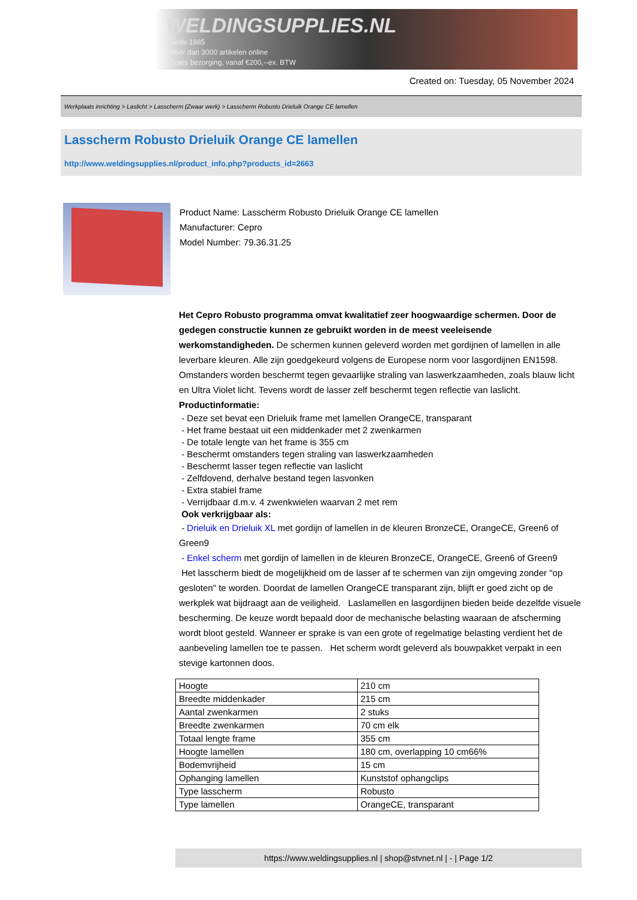WELDINGSUPPLIES.NL
- Sinds 1985
- Méér dan 3000 artikelen online
- Gratis bezorging, vanaf €200,--ex. BTW
Created on: Tuesday, 05 November 2024
Werkplaats inrichting > Laslicht > Lasscherm (Zwaar werk) > Lasscherm Robusto Drieluik Orange CE lamellen
Lasscherm Robusto Drieluik Orange CE lamellen
http://www.weldingsupplies.nl/product_info.php?products_id=2663
Product Name: Lasscherm Robusto Drieluik Orange CE lamellen
Manufacturer: Cepro
Model Number: 79.36.31.25
Het Cepro Robusto programma omvat kwalitatief zeer hoogwaardige schermen. Door de gedegen constructie kunnen ze gebruikt worden in de meest veeleisende werkomstandigheden. De schermen kunnen geleverd worden met gordijnen of lamellen in alle leverbare kleuren. Alle zijn goedgekeurd volgens de Europese norm voor lasgordijnen EN1598. Omstanders worden beschermt tegen gevaarlijke straling van laswerkzaamheden, zoals blauw licht en Ultra Violet licht. Tevens wordt de lasser zelf beschermt tegen reflectie van laslicht. Productinformatie:
- Deze set bevat een Drieluik frame met lamellen OrangeCE, transparant
- Het frame bestaat uit een middenkader met 2 zwenkarmen
- De totale lengte van het frame is 355 cm
- Beschermt omstanders tegen straling van laswerkzaamheden
- Beschermt lasser tegen reflectie van laslicht
- Zelfdovend, derhalve bestand tegen lasvonken
- Extra stabiel frame
- Verrijdbaar d.m.v. 4 zwenkwielen waarvan 2 met rem
Ook verkrijgbaar als:
- Drieluik en Drieluik XL met gordijn of lamellen in de kleuren BronzeCE, OrangeCE, Green6 of Green9
- Enkel scherm met gordijn of lamellen in de kleuren BronzeCE, OrangeCE, Green6 of Green9
Het lasscherm biedt de mogelijkheid om de lasser af te schermen van zijn omgeving zonder "op gesloten" te worden. Doordat de lamellen OrangeCE transparant zijn, blijft er goed zicht op de werkplek wat bijdraagt aan de veiligheid. Laslamellen en lasgordijnen bieden beide dezelfde visuele bescherming. De keuze wordt bepaald door de mechanische belasting waaraan de afscherming wordt bloot gesteld. Wanneer er sprake is van een grote of regelmatige belasting verdient het de aanbeveling lamellen toe te passen. Het scherm wordt geleverd als bouwpakket verpakt in een stevige kartonnen doos.
| Hoogte | 210 cm |
| Breedte middenkader | 215 cm |
| Aantal zwenkarmen | 2 stuks |
| Breedte zwenkarmen | 70 cm elk |
| Totaal lengte frame | 355 cm |
| Hoogte lamellen | 180 cm, overlapping 10 cm66% |
| Bodemvrijheid | 15 cm |
| Ophanging lamellen | Kunststof ophangclips |
| Type lasscherm | Robusto |
| Type lamellen | OrangeCE, transparant |
https://www.weldingsupplies.nl | shop@stvnet.nl | - | Page 1/2